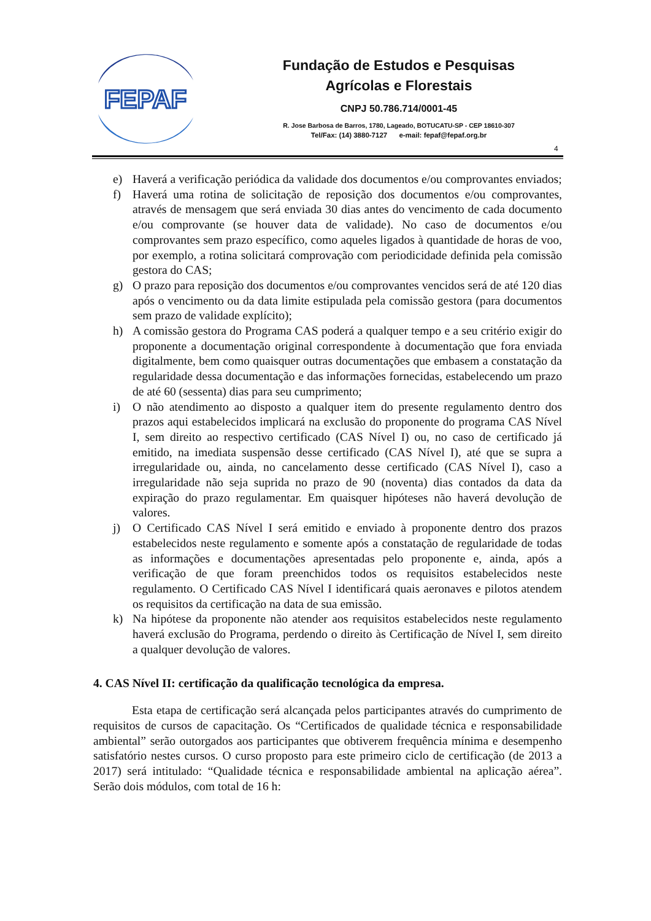FEPAF
Fundação de Estudos e Pesquisas
Agrícolas e Florestais
CNPJ 50.786.714/0001-45
R. Jose Barbosa de Barros, 1780, Lageado, BOTUCATU-SP - CEP 18610-307
Tel/Fax: (14) 3880-7127 e-mail: fepaf@fepaf.org.br
4
e) Haverá a verificação periódica da validade dos documentos e/ou comprovantes enviados;
f) Haverá uma rotina de solicitação de reposição dos documentos e/ou comprovantes, através de mensagem que será enviada 30 dias antes do vencimento de cada documento e/ou comprovante (se houver data de validade). No caso de documentos e/ou comprovantes sem prazo específico, como aqueles ligados à quantidade de horas de voo, por exemplo, a rotina solicitará comprovação com periodicidade definida pela comissão gestora do CAS;
g) O prazo para reposição dos documentos e/ou comprovantes vencidos será de até 120 dias após o vencimento ou da data limite estipulada pela comissão gestora (para documentos sem prazo de validade explícito);
h) A comissão gestora do Programa CAS poderá a qualquer tempo e a seu critério exigir do proponente a documentação original correspondente à documentação que fora enviada digitalmente, bem como quaisquer outras documentações que embasem a constatação da regularidade dessa documentação e das informações fornecidas, estabelecendo um prazo de até 60 (sessenta) dias para seu cumprimento;
i) O não atendimento ao disposto a qualquer item do presente regulamento dentro dos prazos aqui estabelecidos implicará na exclusão do proponente do programa CAS Nível I, sem direito ao respectivo certificado (CAS Nível I) ou, no caso de certificado já emitido, na imediata suspensão desse certificado (CAS Nível I), até que se supra a irregularidade ou, ainda, no cancelamento desse certificado (CAS Nível I), caso a irregularidade não seja suprida no prazo de 90 (noventa) dias contados da data da expiração do prazo regulamentar. Em quaisquer hipóteses não haverá devolução de valores.
j) O Certificado CAS Nível I será emitido e enviado à proponente dentro dos prazos estabelecidos neste regulamento e somente após a constatação de regularidade de todas as informações e documentações apresentadas pelo proponente e, ainda, após a verificação de que foram preenchidos todos os requisitos estabelecidos neste regulamento. O Certificado CAS Nível I identificará quais aeronaves e pilotos atendem os requisitos da certificação na data de sua emissão.
k) Na hipótese da proponente não atender aos requisitos estabelecidos neste regulamento haverá exclusão do Programa, perdendo o direito às Certificação de Nível I, sem direito a qualquer devolução de valores.
4. CAS Nível II: certificação da qualificação tecnológica da empresa.
Esta etapa de certificação será alcançada pelos participantes através do cumprimento de requisitos de cursos de capacitação. Os “Certificados de qualidade técnica e responsabilidade ambiental” serão outorgados aos participantes que obtiverem frequência mínima e desempenho satisfatório nestes cursos. O curso proposto para este primeiro ciclo de certificação (de 2013 a 2017) será intitulado: “Qualidade técnica e responsabilidade ambiental na aplicação aérea”. Serão dois módulos, com total de 16 h: